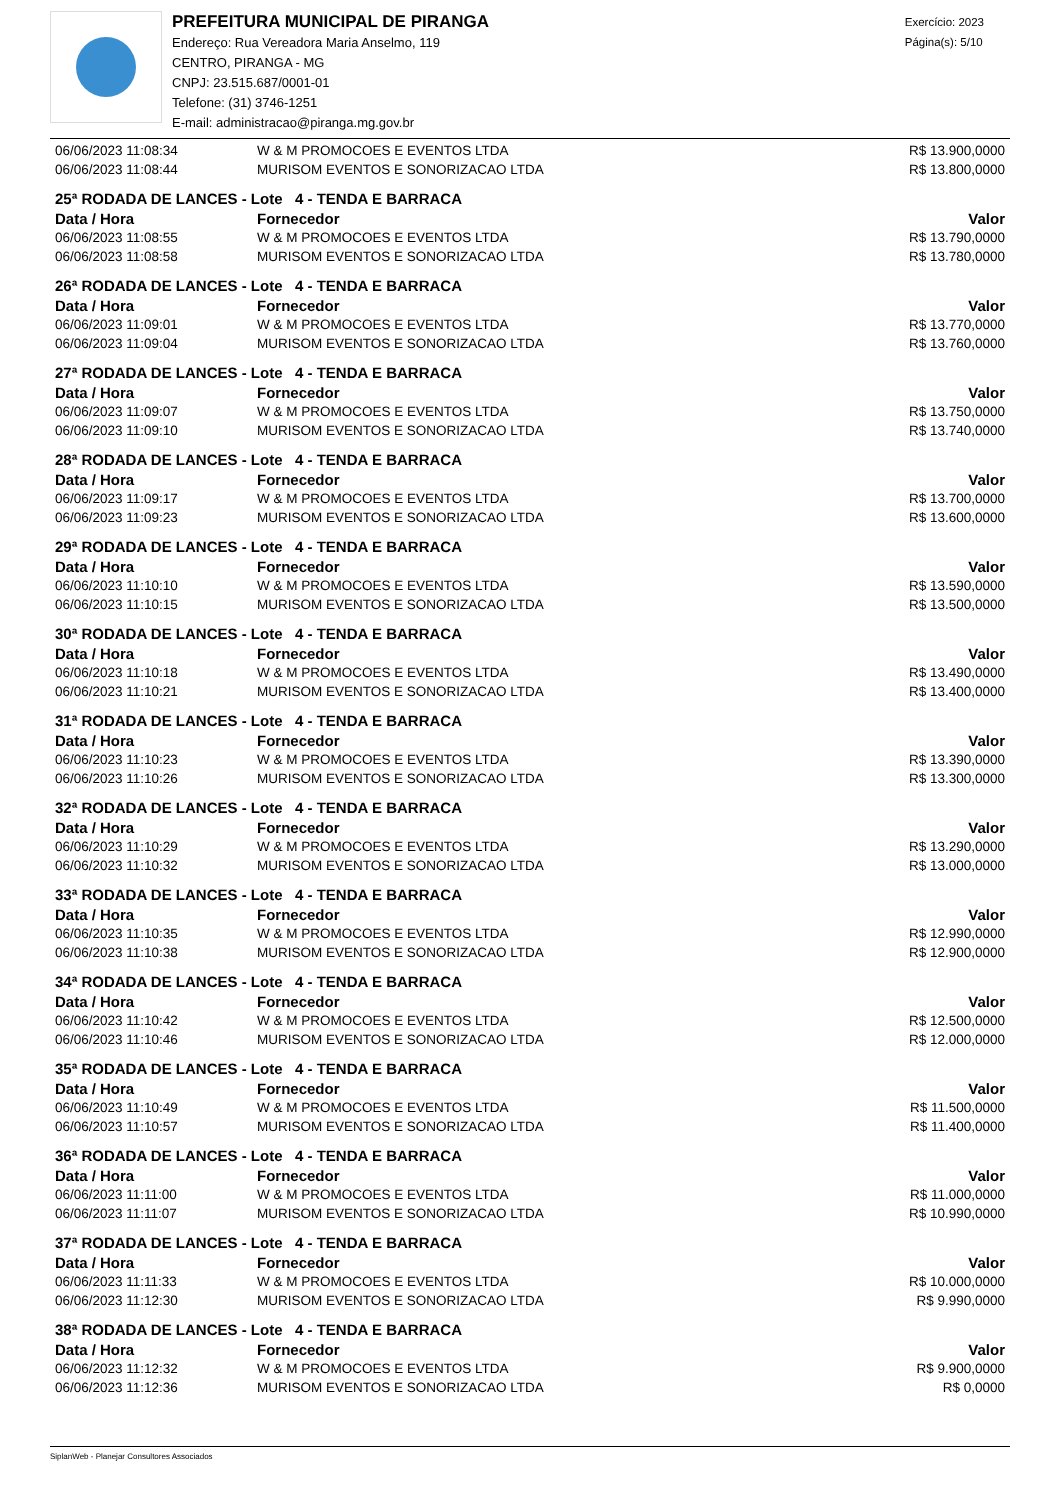PREFEITURA MUNICIPAL DE PIRANGA
Endereço: Rua Vereadora Maria Anselmo, 119
CENTRO, PIRANGA - MG
CNPJ: 23.515.687/0001-01
Telefone: (31) 3746-1251
E-mail: administracao@piranga.mg.gov.br
Exercício: 2023
Página(s): 5/10
| 06/06/2023 11:08:34 | W & M PROMOCOES E EVENTOS LTDA | R$ 13.900,0000 |
| 06/06/2023 11:08:44 | MURISOM EVENTOS E SONORIZACAO LTDA | R$ 13.800,0000 |
| 25ª RODADA DE LANCES - Lote 4 - TENDA E BARRACA | | |
| Data / Hora | Fornecedor | Valor |
| 06/06/2023 11:08:55 | W & M PROMOCOES E EVENTOS LTDA | R$ 13.790,0000 |
| 06/06/2023 11:08:58 | MURISOM EVENTOS E SONORIZACAO LTDA | R$ 13.780,0000 |
| 26ª RODADA DE LANCES - Lote 4 - TENDA E BARRACA | | |
| Data / Hora | Fornecedor | Valor |
| 06/06/2023 11:09:01 | W & M PROMOCOES E EVENTOS LTDA | R$ 13.770,0000 |
| 06/06/2023 11:09:04 | MURISOM EVENTOS E SONORIZACAO LTDA | R$ 13.760,0000 |
| 27ª RODADA DE LANCES - Lote 4 - TENDA E BARRACA | | |
| Data / Hora | Fornecedor | Valor |
| 06/06/2023 11:09:07 | W & M PROMOCOES E EVENTOS LTDA | R$ 13.750,0000 |
| 06/06/2023 11:09:10 | MURISOM EVENTOS E SONORIZACAO LTDA | R$ 13.740,0000 |
| 28ª RODADA DE LANCES - Lote 4 - TENDA E BARRACA | | |
| Data / Hora | Fornecedor | Valor |
| 06/06/2023 11:09:17 | W & M PROMOCOES E EVENTOS LTDA | R$ 13.700,0000 |
| 06/06/2023 11:09:23 | MURISOM EVENTOS E SONORIZACAO LTDA | R$ 13.600,0000 |
| 29ª RODADA DE LANCES - Lote 4 - TENDA E BARRACA | | |
| Data / Hora | Fornecedor | Valor |
| 06/06/2023 11:10:10 | W & M PROMOCOES E EVENTOS LTDA | R$ 13.590,0000 |
| 06/06/2023 11:10:15 | MURISOM EVENTOS E SONORIZACAO LTDA | R$ 13.500,0000 |
| 30ª RODADA DE LANCES - Lote 4 - TENDA E BARRACA | | |
| Data / Hora | Fornecedor | Valor |
| 06/06/2023 11:10:18 | W & M PROMOCOES E EVENTOS LTDA | R$ 13.490,0000 |
| 06/06/2023 11:10:21 | MURISOM EVENTOS E SONORIZACAO LTDA | R$ 13.400,0000 |
| 31ª RODADA DE LANCES - Lote 4 - TENDA E BARRACA | | |
| Data / Hora | Fornecedor | Valor |
| 06/06/2023 11:10:23 | W & M PROMOCOES E EVENTOS LTDA | R$ 13.390,0000 |
| 06/06/2023 11:10:26 | MURISOM EVENTOS E SONORIZACAO LTDA | R$ 13.300,0000 |
| 32ª RODADA DE LANCES - Lote 4 - TENDA E BARRACA | | |
| Data / Hora | Fornecedor | Valor |
| 06/06/2023 11:10:29 | W & M PROMOCOES E EVENTOS LTDA | R$ 13.290,0000 |
| 06/06/2023 11:10:32 | MURISOM EVENTOS E SONORIZACAO LTDA | R$ 13.000,0000 |
| 33ª RODADA DE LANCES - Lote 4 - TENDA E BARRACA | | |
| Data / Hora | Fornecedor | Valor |
| 06/06/2023 11:10:35 | W & M PROMOCOES E EVENTOS LTDA | R$ 12.990,0000 |
| 06/06/2023 11:10:38 | MURISOM EVENTOS E SONORIZACAO LTDA | R$ 12.900,0000 |
| 34ª RODADA DE LANCES - Lote 4 - TENDA E BARRACA | | |
| Data / Hora | Fornecedor | Valor |
| 06/06/2023 11:10:42 | W & M PROMOCOES E EVENTOS LTDA | R$ 12.500,0000 |
| 06/06/2023 11:10:46 | MURISOM EVENTOS E SONORIZACAO LTDA | R$ 12.000,0000 |
| 35ª RODADA DE LANCES - Lote 4 - TENDA E BARRACA | | |
| Data / Hora | Fornecedor | Valor |
| 06/06/2023 11:10:49 | W & M PROMOCOES E EVENTOS LTDA | R$ 11.500,0000 |
| 06/06/2023 11:10:57 | MURISOM EVENTOS E SONORIZACAO LTDA | R$ 11.400,0000 |
| 36ª RODADA DE LANCES - Lote 4 - TENDA E BARRACA | | |
| Data / Hora | Fornecedor | Valor |
| 06/06/2023 11:11:00 | W & M PROMOCOES E EVENTOS LTDA | R$ 11.000,0000 |
| 06/06/2023 11:11:07 | MURISOM EVENTOS E SONORIZACAO LTDA | R$ 10.990,0000 |
| 37ª RODADA DE LANCES - Lote 4 - TENDA E BARRACA | | |
| Data / Hora | Fornecedor | Valor |
| 06/06/2023 11:11:33 | W & M PROMOCOES E EVENTOS LTDA | R$ 10.000,0000 |
| 06/06/2023 11:12:30 | MURISOM EVENTOS E SONORIZACAO LTDA | R$ 9.990,0000 |
| 38ª RODADA DE LANCES - Lote 4 - TENDA E BARRACA | | |
| Data / Hora | Fornecedor | Valor |
| 06/06/2023 11:12:32 | W & M PROMOCOES E EVENTOS LTDA | R$ 9.900,0000 |
| 06/06/2023 11:12:36 | MURISOM EVENTOS E SONORIZACAO LTDA | R$ 0,0000 |
SiplanWeb - Planejar Consultores Associados